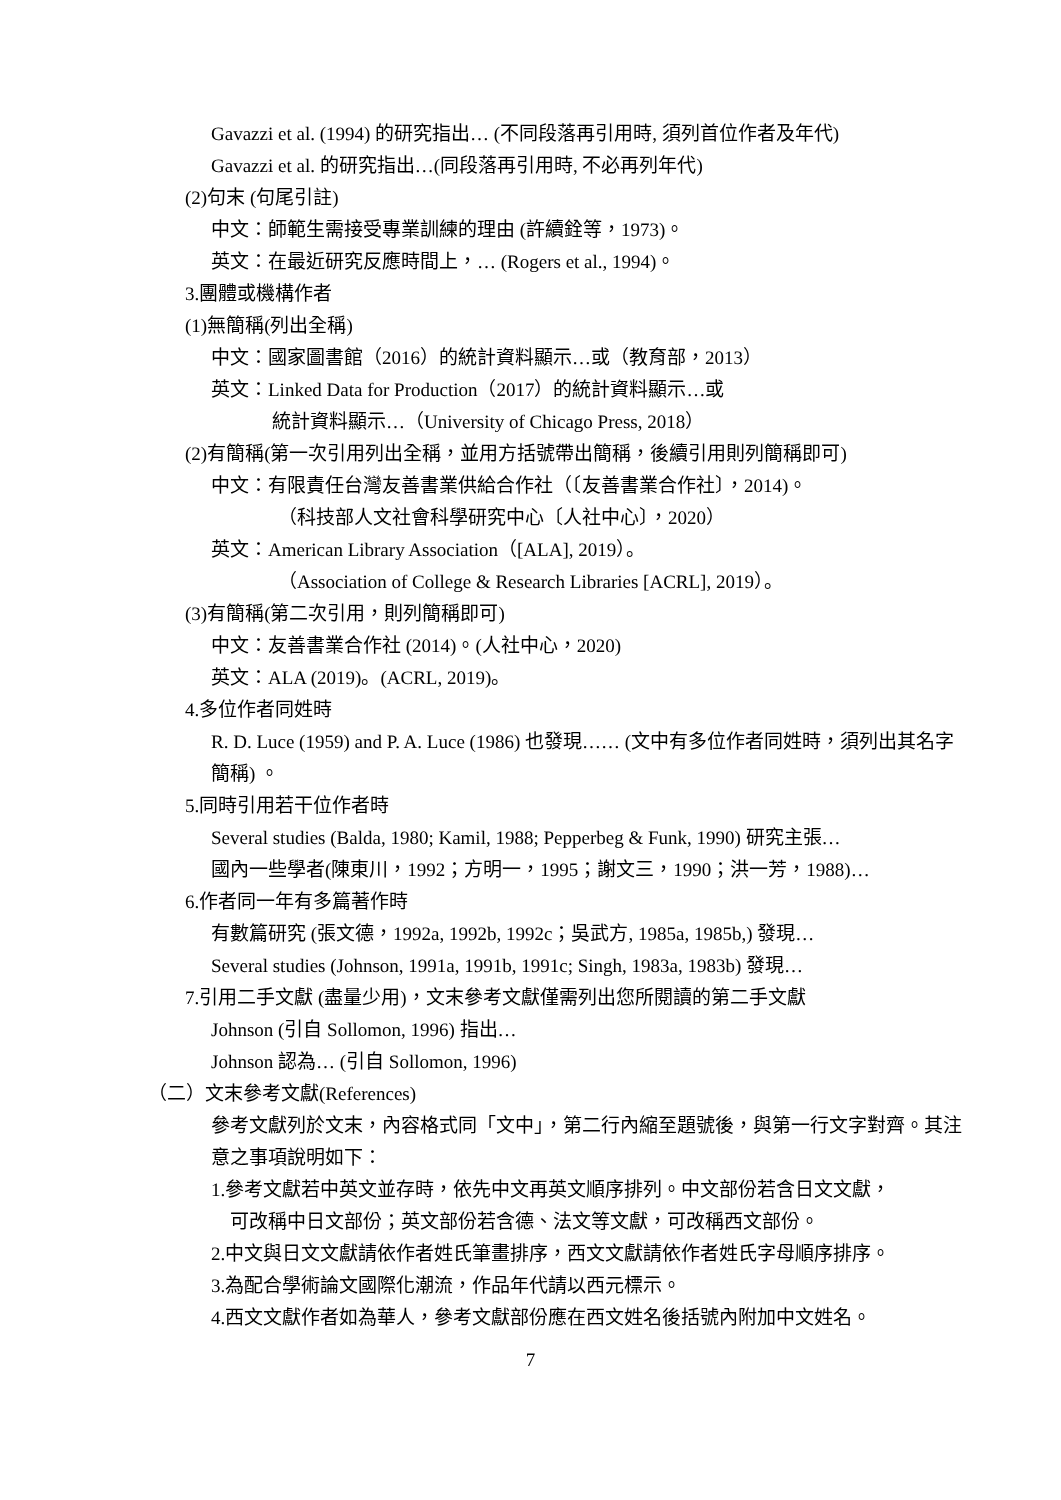Gavazzi et al. (1994) 的研究指出… (不同段落再引用時, 須列首位作者及年代)
Gavazzi et al. 的研究指出…(同段落再引用時, 不必再列年代)
(2)句末 (句尾引註)
中文：師範生需接受專業訓練的理由 (許續銓等，1973)。
英文：在最近研究反應時間上，… (Rogers et al., 1994)。
3.團體或機構作者
(1)無簡稱(列出全稱)
中文：國家圖書館（2016）的統計資料顯示…或（教育部，2013）
英文：Linked Data for Production（2017）的統計資料顯示…或
統計資料顯示…（University of Chicago Press, 2018）
(2)有簡稱(第一次引用列出全稱，並用方括號帶出簡稱，後續引用則列簡稱即可)
中文：有限責任台灣友善書業供給合作社（〔友善書業合作社〕，2014)。
（科技部人文社會科學研究中心〔人社中心〕，2020）
英文：American Library Association（[ALA], 2019）。
（Association of College & Research Libraries [ACRL], 2019）。
(3)有簡稱(第二次引用，則列簡稱即可)
中文：友善書業合作社 (2014)。(人社中心，2020)
英文：ALA (2019)。(ACRL, 2019)。
4.多位作者同姓時
R. D. Luce (1959) and P. A. Luce (1986) 也發現…… (文中有多位作者同姓時，須列出其名字簡稱) 。
5.同時引用若干位作者時
Several studies (Balda, 1980; Kamil, 1988; Pepperbeg & Funk, 1990) 研究主張…
國內一些學者(陳東川，1992；方明一，1995；謝文三，1990；洪一芳，1988)…
6.作者同一年有多篇著作時
有數篇研究 (張文德，1992a, 1992b, 1992c；吳武方, 1985a, 1985b,) 發現…
Several studies (Johnson, 1991a, 1991b, 1991c; Singh, 1983a, 1983b) 發現…
7.引用二手文獻 (盡量少用)，文末參考文獻僅需列出您所閱讀的第二手文獻
Johnson (引自 Sollomon, 1996) 指出…
Johnson 認為… (引自 Sollomon, 1996)
（二）文末參考文獻(References)
參考文獻列於文末，內容格式同「文中」，第二行內縮至題號後，與第一行文字對齊。其注意之事項說明如下：
1.參考文獻若中英文並存時，依先中文再英文順序排列。中文部份若含日文文獻，
可改稱中日文部份；英文部份若含德、法文等文獻，可改稱西文部份。
2.中文與日文文獻請依作者姓氏筆畫排序，西文文獻請依作者姓氏字母順序排序。
3.為配合學術論文國際化潮流，作品年代請以西元標示。
4.西文文獻作者如為華人，參考文獻部份應在西文姓名後括號內附加中文姓名。
7